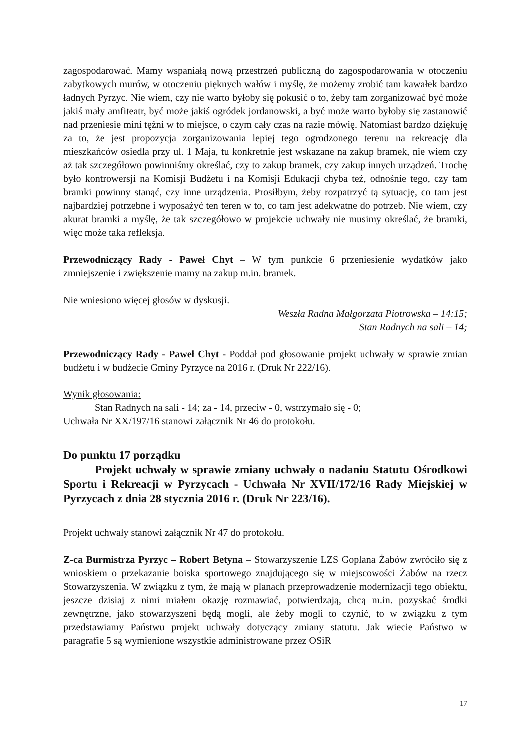zagospodarować. Mamy wspaniałą nową przestrzeń publiczną do zagospodarowania w otoczeniu zabytkowych murów, w otoczeniu pięknych wałów i myślę, że możemy zrobić tam kawałek bardzo ładnych Pyrzyc. Nie wiem, czy nie warto byłoby się pokusić o to, żeby tam zorganizować być może jakiś mały amfiteatr, być może jakiś ogródek jordanowski, a być może warto byłoby się zastanowić nad przeniesie mini tężni w to miejsce, o czym cały czas na razie mówię. Natomiast bardzo dziękuję za to, że jest propozycja zorganizowania lepiej tego ogrodzonego terenu na rekreację dla mieszkańców osiedla przy ul. 1 Maja, tu konkretnie jest wskazane na zakup bramek, nie wiem czy aż tak szczegółowo powinniśmy określać, czy to zakup bramek, czy zakup innych urządzeń. Trochę było kontrowersji na Komisji Budżetu i na Komisji Edukacji chyba też, odnośnie tego, czy tam bramki powinny stanąć, czy inne urządzenia. Prosiłbym, żeby rozpatrzyć tą sytuację, co tam jest najbardziej potrzebne i wyposażyć ten teren w to, co tam jest adekwatne do potrzeb. Nie wiem, czy akurat bramki a myślę, że tak szczegółowo w projekcie uchwały nie musimy określać, że bramki, więc może taka refleksja.
Przewodniczący Rady - Paweł Chyt – W tym punkcie 6 przeniesienie wydatków jako zmniejszenie i zwiększenie mamy na zakup m.in. bramek.
Nie wniesiono więcej głosów w dyskusji.
Weszła Radna Małgorzata Piotrowska – 14:15;
Stan Radnych na sali – 14;
Przewodniczący Rady - Paweł Chyt - Poddał pod głosowanie projekt uchwały w sprawie zmian budżetu i w budżecie Gminy Pyrzyce na 2016 r. (Druk Nr 222/16).
Wynik głosowania:
Stan Radnych na sali - 14; za - 14, przeciw - 0, wstrzymało się - 0;
Uchwała Nr XX/197/16 stanowi załącznik Nr 46 do protokołu.
Do punktu 17 porządku
Projekt uchwały w sprawie zmiany uchwały o nadaniu Statutu Ośrodkowi Sportu i Rekreacji w Pyrzycach - Uchwała Nr XVII/172/16 Rady Miejskiej w Pyrzycach z dnia 28 stycznia 2016 r. (Druk Nr 223/16).
Projekt uchwały stanowi załącznik Nr 47 do protokołu.
Z-ca Burmistrza Pyrzyc – Robert Betyna – Stowarzyszenie LZS Goplana Żabów zwróciło się z wnioskiem o przekazanie boiska sportowego znajdującego się w miejscowości Żabów na rzecz Stowarzyszenia. W związku z tym, że mają w planach przeprowadzenie modernizacji tego obiektu, jeszcze dzisiaj z nimi miałem okazję rozmawiać, potwierdzają, chcą m.in. pozyskać środki zewnętrzne, jako stowarzyszeni będą mogli, ale żeby mogli to czynić, to w związku z tym przedstawiamy Państwu projekt uchwały dotyczący zmiany statutu. Jak wiecie Państwo w paragrafie 5 są wymienione wszystkie administrowane przez OSiR
17